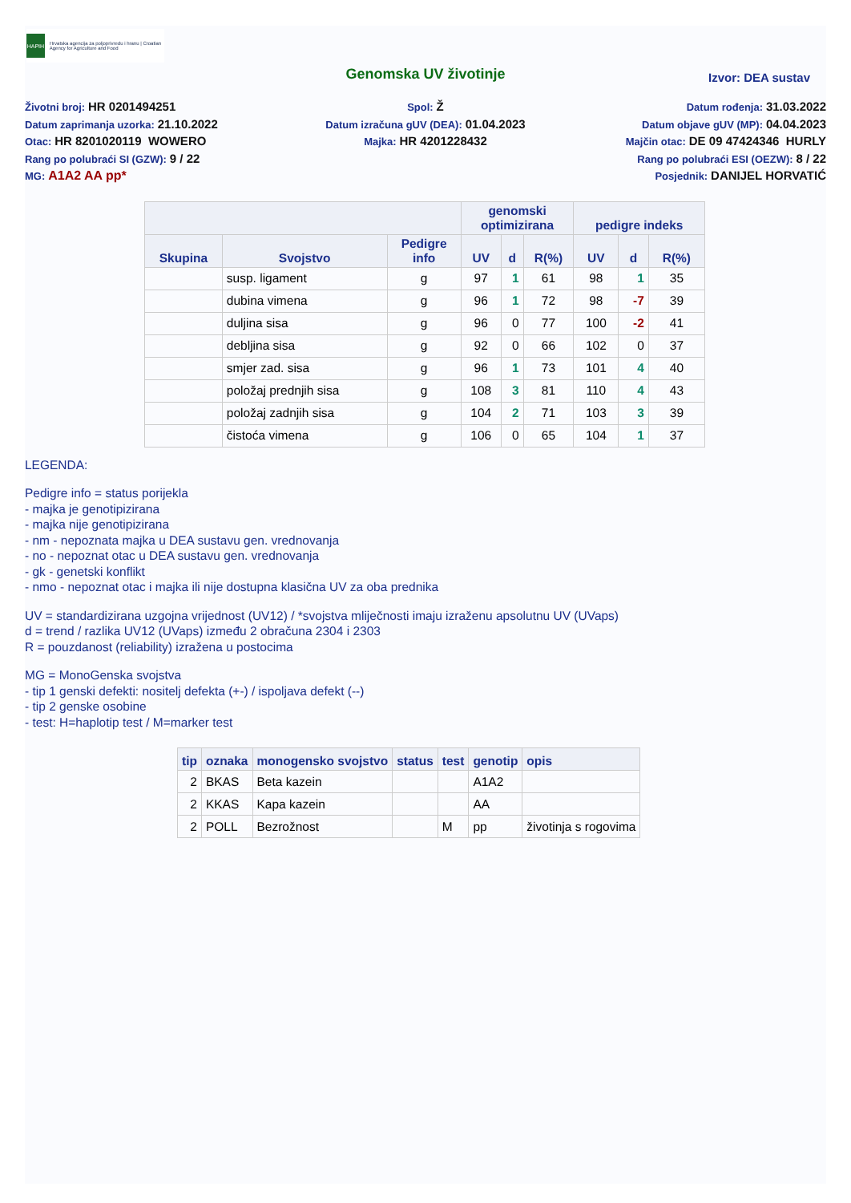HAPIH
Hrvatska agencija za poljoprivredu i hranu | Croatian Agency for Agriculture and Food
Genomska UV životinje
Izvor: DEA sustav
Životni broj: HR 0201494251
Datum zaprimanja uzorka: 21.10.2022
Otac: HR 8201020119 WOWERO
Rang po polubraći SI (GZW): 9 / 22
MG: A1A2 AA pp*
Spol: Ž
Datum izračuna gUV (DEA): 01.04.2023
Majka: HR 4201228432
Datum rođenja: 31.03.2022
Datum objave gUV (MP): 04.04.2023
Majčin otac: DE 09 47424346 HURLY
Rang po polubraći ESI (OEZW): 8 / 22
Posjednik: DANIJEL HORVATIĆ
| | | | genomski optimizirana | | | pedigre indeks | | |
| --- | --- | --- | --- | --- | --- | --- | --- | --- |
| Skupina | Svojstvo | Pedigre info | UV | d | R(%) | UV | d | R(%) |
| | susp. ligament | g | 97 | 1 | 61 | 98 | 1 | 35 |
| | dubina vimena | g | 96 | 1 | 72 | 98 | -7 | 39 |
| | duljina sisa | g | 96 | 0 | 77 | 100 | -2 | 41 |
| | debljina sisa | g | 92 | 0 | 66 | 102 | 0 | 37 |
| | smjer zad. sisa | g | 96 | 1 | 73 | 101 | 4 | 40 |
| | položaj prednjih sisa | g | 108 | 3 | 81 | 110 | 4 | 43 |
| | položaj zadnjih sisa | g | 104 | 2 | 71 | 103 | 3 | 39 |
| | čistoća vimena | g | 106 | 0 | 65 | 104 | 1 | 37 |
LEGENDA:
Pedigre info = status porijekla
- majka je genotipizirana
- majka nije genotipizirana
- nm - nepoznata majka u DEA sustavu gen. vrednovanja
- no - nepoznat otac u DEA sustavu gen. vrednovanja
- gk - genetski konflikt
- nmo - nepoznat otac i majka ili nije dostupna klasična UV za oba prednika
UV = standardizirana uzgojna vrijednost (UV12) / *svojstva mliječnosti imaju izraženu apsolutnu UV (UVaps)
d = trend / razlika UV12 (UVaps) između 2 obračuna 2304 i 2303
R = pouzdanost (reliability) izražena u postocima
MG = MonoGenska svojstva
- tip 1 genski defekti: nositelj defekta (+-) / ispoljava defekt (--)
- tip 2 genske osobine
- test: H=haplotip test / M=marker test
| tip | oznaka | monogensko svojstvo | status | test | genotip | opis |
| --- | --- | --- | --- | --- | --- | --- |
| 2 | BKAS | Beta kazein | | | A1A2 | |
| 2 | KKAS | Kapa kazein | | | AA | |
| 2 | POLL | Bezrožnost | | M | pp | životinja s rogovima |